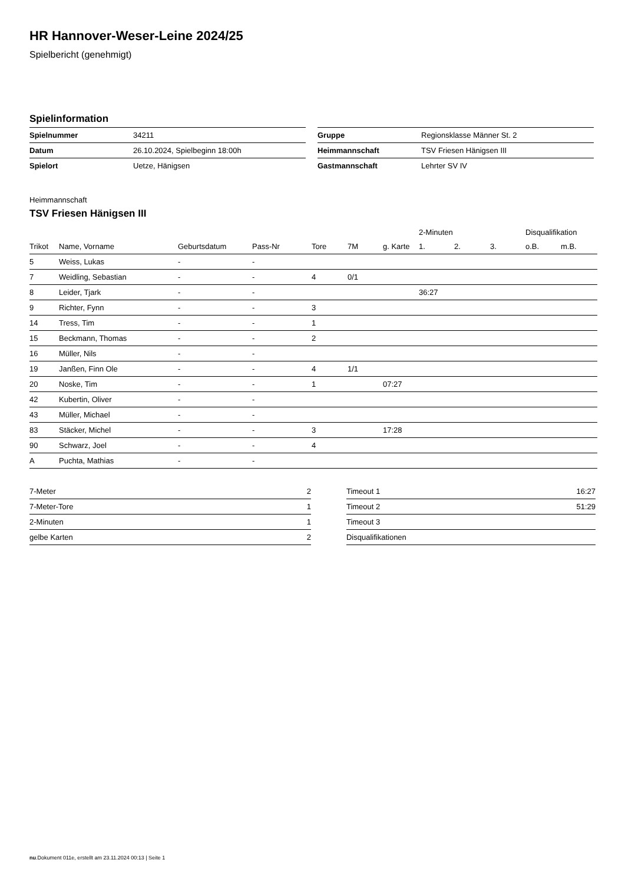HR Hannover-Weser-Leine 2024/25
Spielbericht (genehmigt)
Spielinformation
| Spielnummer | 34211 |
| Datum | 26.10.2024, Spielbeginn 18:00h |
| Spielort | Uetze, Hänigsen |
| Gruppe | Regionsklasse Männer St. 2 |
| Heimmannschaft | TSV Friesen Hänigsen III |
| Gastmannschaft | Lehrter SV IV |
Heimmannschaft
TSV Friesen Hänigsen III
| | | | | | | | 2-Minuten | | | Disqualifikation | |
| --- | --- | --- | --- | --- | --- | --- | --- | --- | --- | --- | --- |
| Trikot | Name, Vorname | Geburtsdatum | Pass-Nr | Tore | 7M | g. Karte | 1. | 2. | 3. | o.B. | m.B. |
| 5 | Weiss, Lukas | - | - | | | | | | | | |
| 7 | Weidling, Sebastian | - | - | 4 | 0/1 | | | | | | |
| 8 | Leider, Tjark | - | - | | | | 36:27 | | | | |
| 9 | Richter, Fynn | - | - | 3 | | | | | | | |
| 14 | Tress, Tim | - | - | 1 | | | | | | | |
| 15 | Beckmann, Thomas | - | - | 2 | | | | | | | |
| 16 | Müller, Nils | - | - | | | | | | | | |
| 19 | Janßen, Finn Ole | - | - | 4 | 1/1 | | | | | | |
| 20 | Noske, Tim | - | - | 1 | | 07:27 | | | | | |
| 42 | Kubertin, Oliver | - | - | | | | | | | | |
| 43 | Müller, Michael | - | - | | | | | | | | |
| 83 | Stäcker, Michel | - | - | 3 | | 17:28 | | | | | |
| 90 | Schwarz, Joel | - | - | 4 | | | | | | | |
| A | Puchta, Mathias | - | - | | | | | | | | |
| 7-Meter | 2 |
| 7-Meter-Tore | 1 |
| 2-Minuten | 1 |
| gelbe Karten | 2 |
| Timeout 1 | 16:27 |
| Timeout 2 | 51:29 |
| Timeout 3 | |
| Disqualifikationen | |
nu.Dokument 011e, erstellt am 23.11.2024 00:13 | Seite 1